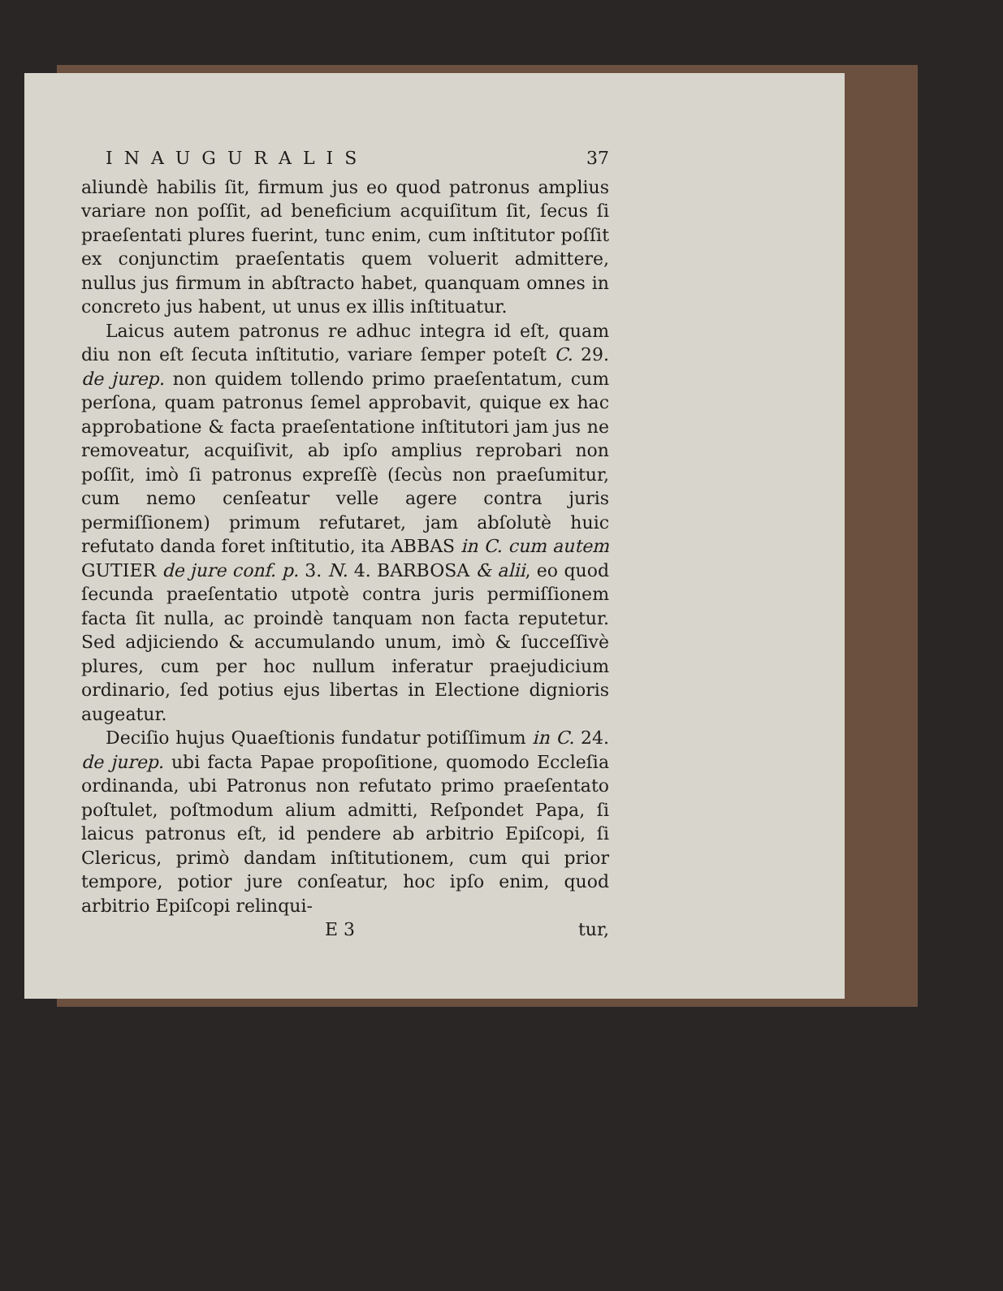INAUGURALIS 37
aliundè habilis ſit, firmum jus eo quod patronus amplius variare non poſſit, ad beneficium acquiſitum ſit, ſecus ſi praeſentati plures fuerint, tunc enim, cum inſtitutor poſſit ex conjunctim praeſentatis quem voluerit admittere, nullus jus firmum in abſtracto habet, quanquam omnes in concreto jus habent, ut unus ex illis inſtituatur.
Laicus autem patronus re adhuc integra id eſt, quam diu non eſt ſecuta inſtitutio, variare ſemper poteſt C. 29. de jurep. non quidem tollendo primo praeſentatum, cum perſona, quam patronus ſemel approbavit, quique ex hac approbatione & facta praeſentatione inſtitutori jam jus ne removeatur, acquiſivit, ab ipſo amplius reprobari non poſſit, imò ſi patronus expreſſè (ſecùs non praeſumitur, cum nemo cenſeatur velle agere contra juris permiſſionem) primum refutaret, jam abſolutè huic refutato danda foret inſtitutio, ita ABBAS in C. cum autem GUTIER de jure conf. p. 3. N. 4. BARBOSA & alii, eo quod ſecunda praeſentatio utpotè contra juris permiſſionem facta ſit nulla, ac proindè tanquam non facta reputetur. Sed adjiciendo & accumulando unum, imò & ſucceſſivè plures, cum per hoc nullum inferatur praejudicium ordinario, ſed potius ejus libertas in Electione dignioris augeatur.
Deciſio hujus Quaeſtionis fundatur potiſſimum in C. 24. de jurep. ubi facta Papae propoſitione, quomodo Eccleſia ordinanda, ubi Patronus non refutato primo praeſentato poſtulet, poſtmodum alium admitti, Reſpondet Papa, ſi laicus patronus eſt, id pendere ab arbitrio Epiſcopi, ſi Clericus, primò dandam inſtitutionem, cum qui prior tempore, potior jure conſeatur, hoc ipſo enim, quod arbitrio Epiſcopi relinqui-
E 3 tur,